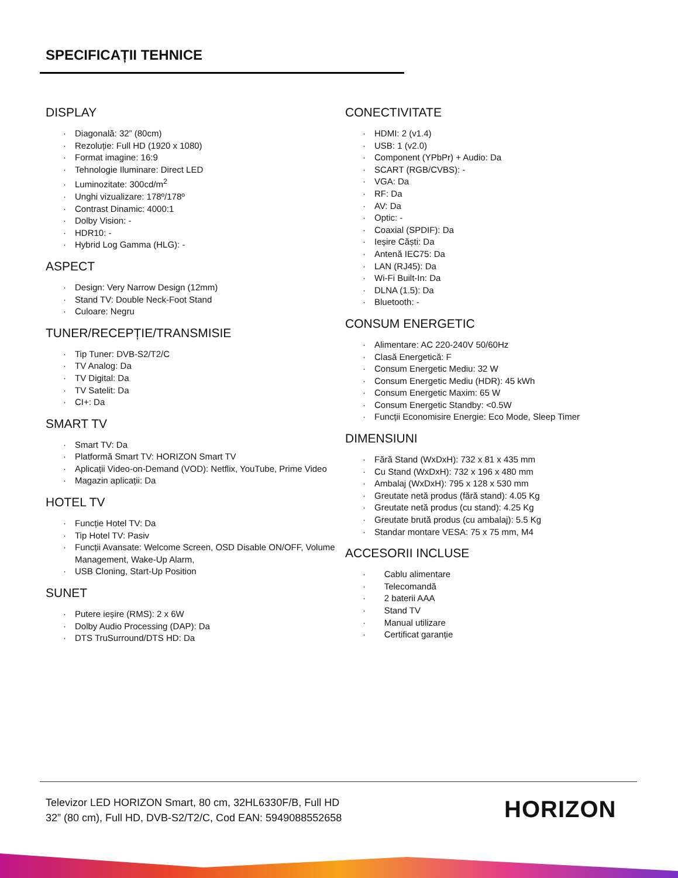SPECIFICAȚII TEHNICE
DISPLAY
· Diagonală: 32” (80cm)
· Rezoluție: Full HD (1920 x 1080)
· Format imagine: 16:9
· Tehnologie Iluminare: Direct LED
· Luminozitate: 300cd/m<sup>2</sup>
· Unghi vizualizare: 178º/178º
· Contrast Dinamic: 4000:1
· Dolby Vision: -
· HDR10: -
· Hybrid Log Gamma (HLG): -
ASPECT
· Design: Very Narrow Design (12mm)
· Stand TV: Double Neck-Foot Stand
· Culoare: Negru
TUNER/RECEPȚIE/TRANSMISIE
· Tip Tuner: DVB-S2/T2/C
· TV Analog: Da
· TV Digital: Da
· TV Satelit: Da
· CI+: Da
SMART TV
· Smart TV: Da
· Platformă Smart TV: HORIZON Smart TV
· Aplicații Video-on-Demand (VOD): Netflix, YouTube, Prime Video
· Magazin aplicații: Da
HOTEL TV
· Funcție Hotel TV: Da
· Tip Hotel TV: Pasiv
· Funcții Avansate: Welcome Screen, OSD Disable ON/OFF, Volume Management, Wake-Up Alarm,
· USB Cloning, Start-Up Position
SUNET
· Putere ieșire (RMS): 2 x 6W
· Dolby Audio Processing (DAP): Da
· DTS TruSurround/DTS HD: Da
CONECTIVITATE
· HDMI: 2 (v1.4)
· USB: 1 (v2.0)
· Component (YPbPr) + Audio: Da
· SCART (RGB/CVBS): -
· VGA: Da
· RF: Da
· AV: Da
· Optic: -
· Coaxial (SPDIF): Da
· Ieșire Căști: Da
· Antenă IEC75: Da
· LAN (RJ45): Da
· Wi-Fi Built-In: Da
· DLNA (1.5): Da
· Bluetooth: -
CONSUM ENERGETIC
· Alimentare: AC 220-240V 50/60Hz
· Clasă Energetică: F
· Consum Energetic Mediu: 32 W
· Consum Energetic Mediu (HDR): 45 kWh
· Consum Energetic Maxim: 65 W
· Consum Energetic Standby: <0.5W
· Funcții Economisire Energie: Eco Mode, Sleep Timer
DIMENSIUNI
· Fără Stand (WxDxH): 732 x 81 x 435 mm
· Cu Stand (WxDxH): 732 x 196 x 480 mm
· Ambalaj (WxDxH): 795 x 128 x 530 mm
· Greutate netă produs (fără stand): 4.05 Kg
· Greutate netă produs (cu stand): 4.25 Kg
· Greutate brută produs (cu ambalaj): 5.5 Kg
· Standar montare VESA: 75 x 75 mm, M4
ACCESORII INCLUSE
· Cablu alimentare
· Telecomandă
· 2 baterii AAA
· Stand TV
· Manual utilizare
· Certificat garanție
Televizor LED HORIZON Smart, 80 cm, 32HL6330F/B, Full HD
32” (80 cm), Full HD, DVB-S2/T2/C, Cod EAN: 5949088552658
HORIZON